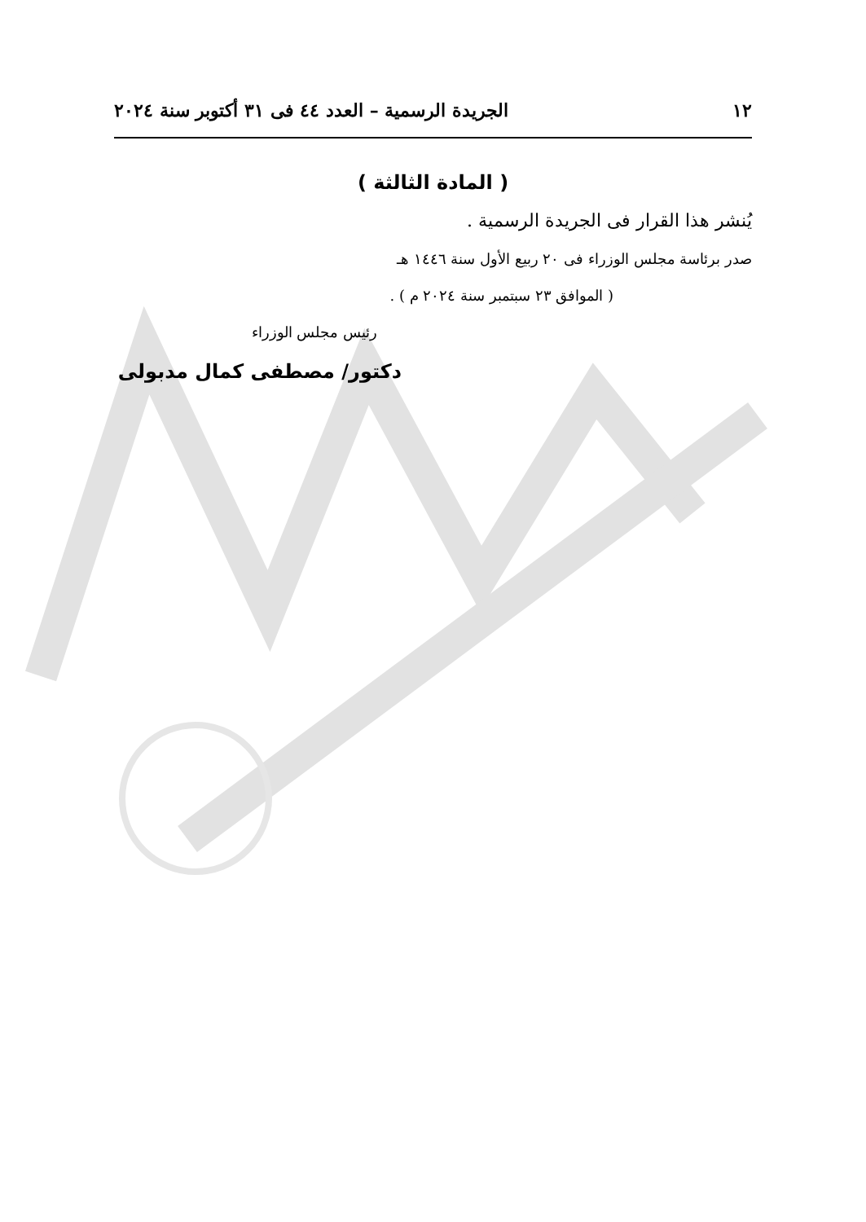١٢ الجريدة الرسمية – العدد ٤٤ فى ٣١ أكتوبر سنة ٢٠٢٤
( المادة الثالثة )
يُنشر هذا القرار فى الجريدة الرسمية .
صدر برئاسة مجلس الوزراء فى ٢٠ ربيع الأول سنة ١٤٤٦ هـ
( الموافق ٢٣ سبتمبر سنة ٢٠٢٤ م ) .
رئيس مجلس الوزراء
دكتور/ مصطفى كمال مدبولى